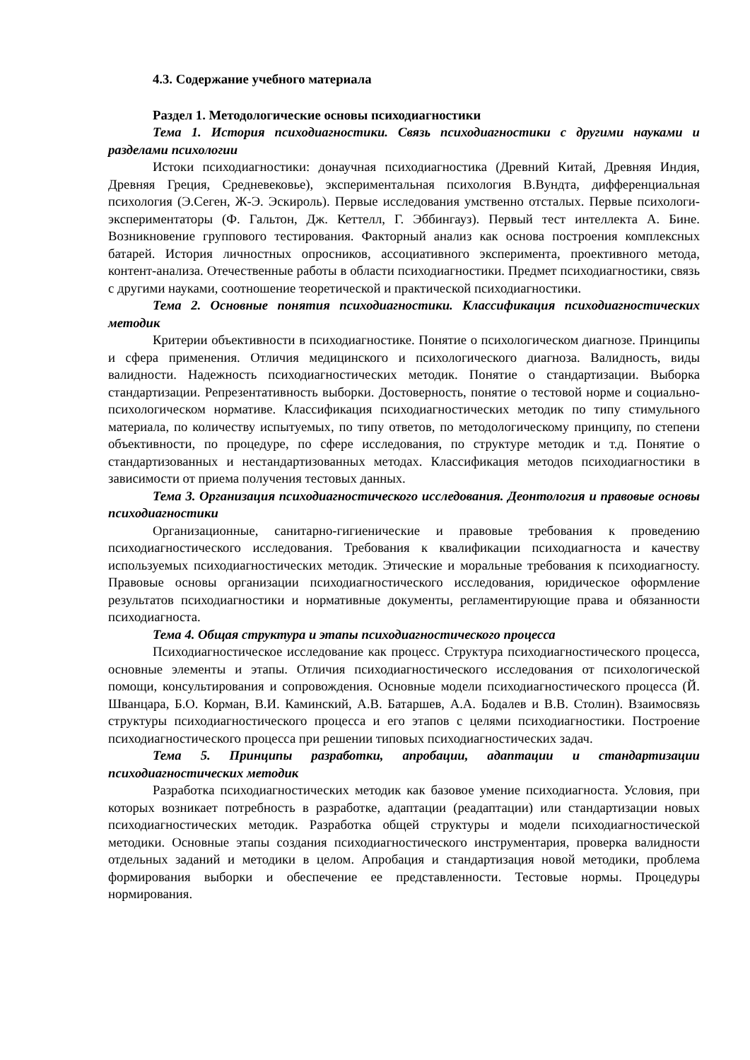4.3. Содержание учебного материала
Раздел 1. Методологические основы психодиагностики
Тема 1. История психодиагностики. Связь психодиагностики с другими науками и разделами психологии
Истоки психодиагностики: донаучная психодиагностика (Древний Китай, Древняя Индия, Древняя Греция, Средневековье), экспериментальная психология В.Вундта, дифференциальная психология (Э.Сеген, Ж-Э. Эскироль). Первые исследования умственно отсталых. Первые психологи-экспериментаторы (Ф. Гальтон, Дж. Кеттелл, Г. Эббингауз). Первый тест интеллекта А. Бине. Возникновение группового тестирования. Факторный анализ как основа построения комплексных батарей. История личностных опросников, ассоциативного эксперимента, проективного метода, контент-анализа. Отечественные работы в области психодиагностики. Предмет психодиагностики, связь с другими науками, соотношение теоретической и практической психодиагностики.
Тема 2. Основные понятия психодиагностики. Классификация психодиагностических методик
Критерии объективности в психодиагностике. Понятие о психологическом диагнозе. Принципы и сфера применения. Отличия медицинского и психологического диагноза. Валидность, виды валидности. Надежность психодиагностических методик. Понятие о стандартизации. Выборка стандартизации. Репрезентативность выборки. Достоверность, понятие о тестовой норме и социально-психологическом нормативе. Классификация психодиагностических методик по типу стимульного материала, по количеству испытуемых, по типу ответов, по методологическому принципу, по степени объективности, по процедуре, по сфере исследования, по структуре методик и т.д. Понятие о стандартизованных и нестандартизованных методах. Классификация методов психодиагностики в зависимости от приема получения тестовых данных.
Тема 3. Организация психодиагностического исследования. Деонтология и правовые основы психодиагностики
Организационные, санитарно-гигиенические и правовые требования к проведению психодиагностического исследования. Требования к квалификации психодиагноста и качеству используемых психодиагностических методик. Этические и моральные требования к психодиагносту. Правовые основы организации психодиагностического исследования, юридическое оформление результатов психодиагностики и нормативные документы, регламентирующие права и обязанности психодиагноста.
Тема 4. Общая структура и этапы психодиагностического процесса
Психодиагностическое исследование как процесс. Структура психодиагностического процесса, основные элементы и этапы. Отличия психодиагностического исследования от психологической помощи, консультирования и сопровождения. Основные модели психодиагностического процесса (Й. Шванцара, Б.О. Корман, В.И. Каминский, А.В. Батаршев, А.А. Бодалев и В.В. Столин). Взаимосвязь структуры психодиагностического процесса и его этапов с целями психодиагностики. Построение психодиагностического процесса при решении типовых психодиагностических задач.
Тема 5. Принципы разработки, апробации, адаптации и стандартизации психодиагностических методик
Разработка психодиагностических методик как базовое умение психодиагноста. Условия, при которых возникает потребность в разработке, адаптации (реадаптации) или стандартизации новых психодиагностических методик. Разработка общей структуры и модели психодиагностической методики. Основные этапы создания психодиагностического инструментария, проверка валидности отдельных заданий и методики в целом. Апробация и стандартизация новой методики, проблема формирования выборки и обеспечение ее представленности. Тестовые нормы. Процедуры нормирования.